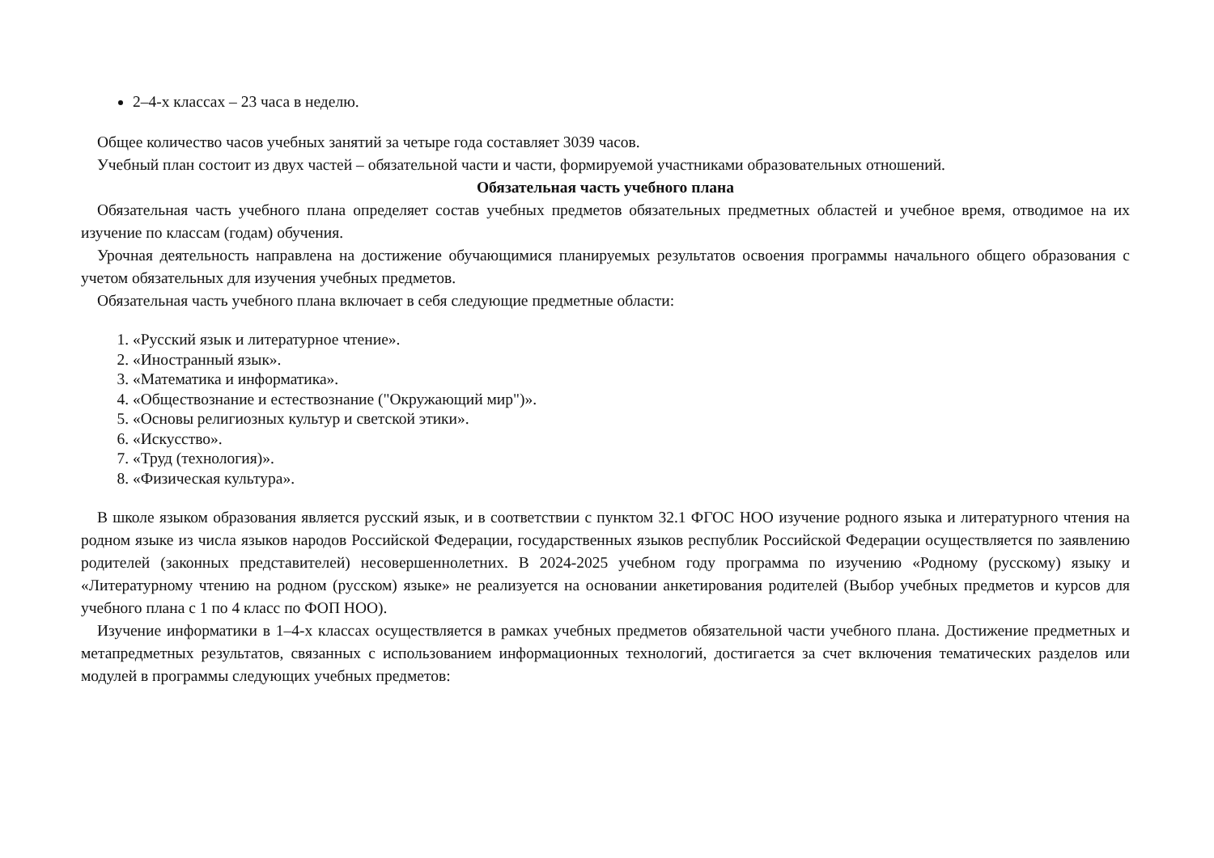2–4-х классах – 23 часа в неделю.
Общее количество часов учебных занятий за четыре года составляет 3039 часов.
Учебный план состоит из двух частей – обязательной части и части, формируемой участниками образовательных отношений.
Обязательная часть учебного плана
Обязательная часть учебного плана определяет состав учебных предметов обязательных предметных областей и учебное время, отводимое на их изучение по классам (годам) обучения.
Урочная деятельность направлена на достижение обучающимися планируемых результатов освоения программы начального общего образования с учетом обязательных для изучения учебных предметов.
Обязательная часть учебного плана включает в себя следующие предметные области:
1. «Русский язык и литературное чтение».
2. «Иностранный язык».
3. «Математика и информатика».
4. «Обществознание и естествознание ("Окружающий мир")».
5. «Основы религиозных культур и светской этики».
6. «Искусство».
7. «Труд (технология)».
8. «Физическая культура».
В школе языком образования является русский язык, и в соответствии с пунктом 32.1 ФГОС НОО изучение родного языка и литературного чтения на родном языке из числа языков народов Российской Федерации, государственных языков республик Российской Федерации осуществляется по заявлению родителей (законных представителей) несовершеннолетних. В 2024-2025 учебном году программа по изучению «Родному (русскому) языку и «Литературному чтению на родном (русском) языке» не реализуется на основании анкетирования родителей (Выбор учебных предметов и курсов для учебного плана с 1 по 4 класс по ФОП НОО).
Изучение информатики в 1–4-х классах осуществляется в рамках учебных предметов обязательной части учебного плана. Достижение предметных и метапредметных результатов, связанных с использованием информационных технологий, достигается за счет включения тематических разделов или модулей в программы следующих учебных предметов: